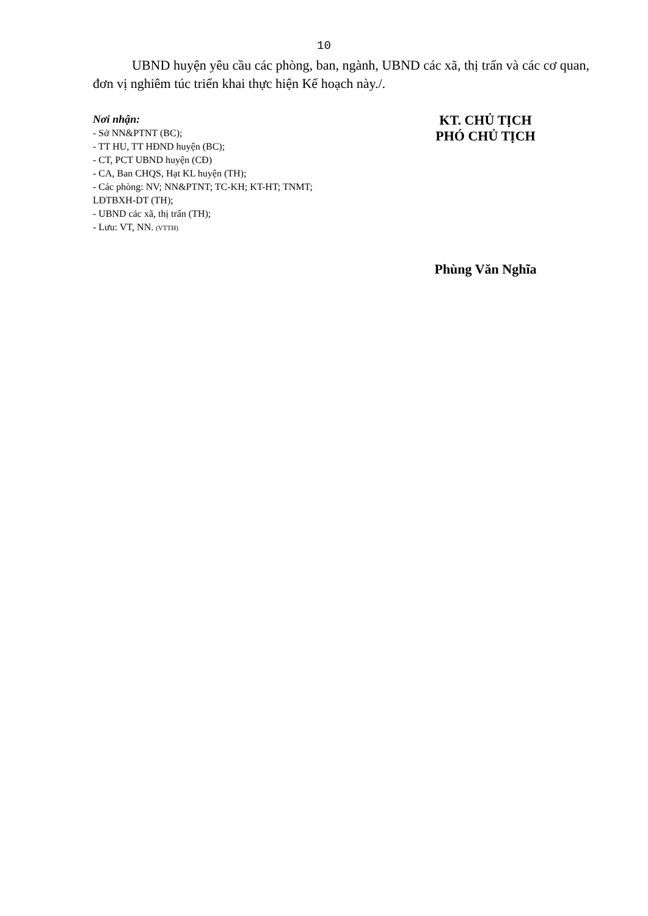10
UBND huyện yêu cầu các phòng, ban, ngành, UBND các xã, thị trấn và các cơ quan, đơn vị nghiêm túc triển khai thực hiện Kế hoạch này./.
Nơi nhận:
- Sở NN&PTNT (BC);
- TT HU, TT HĐND huyện (BC);
- CT, PCT UBND huyện (CĐ)
- CA, Ban CHQS, Hạt KL huyện (TH);
- Các phòng: NV; NN&PTNT; TC-KH; KT-HT; TNMT; LĐTBXH-DT (TH);
- UBND các xã, thị trấn (TH);
- Lưu: VT, NN. (VTTH)
KT. CHỦ TỊCH
PHÓ CHỦ TỊCH
Phùng Văn Nghĩa